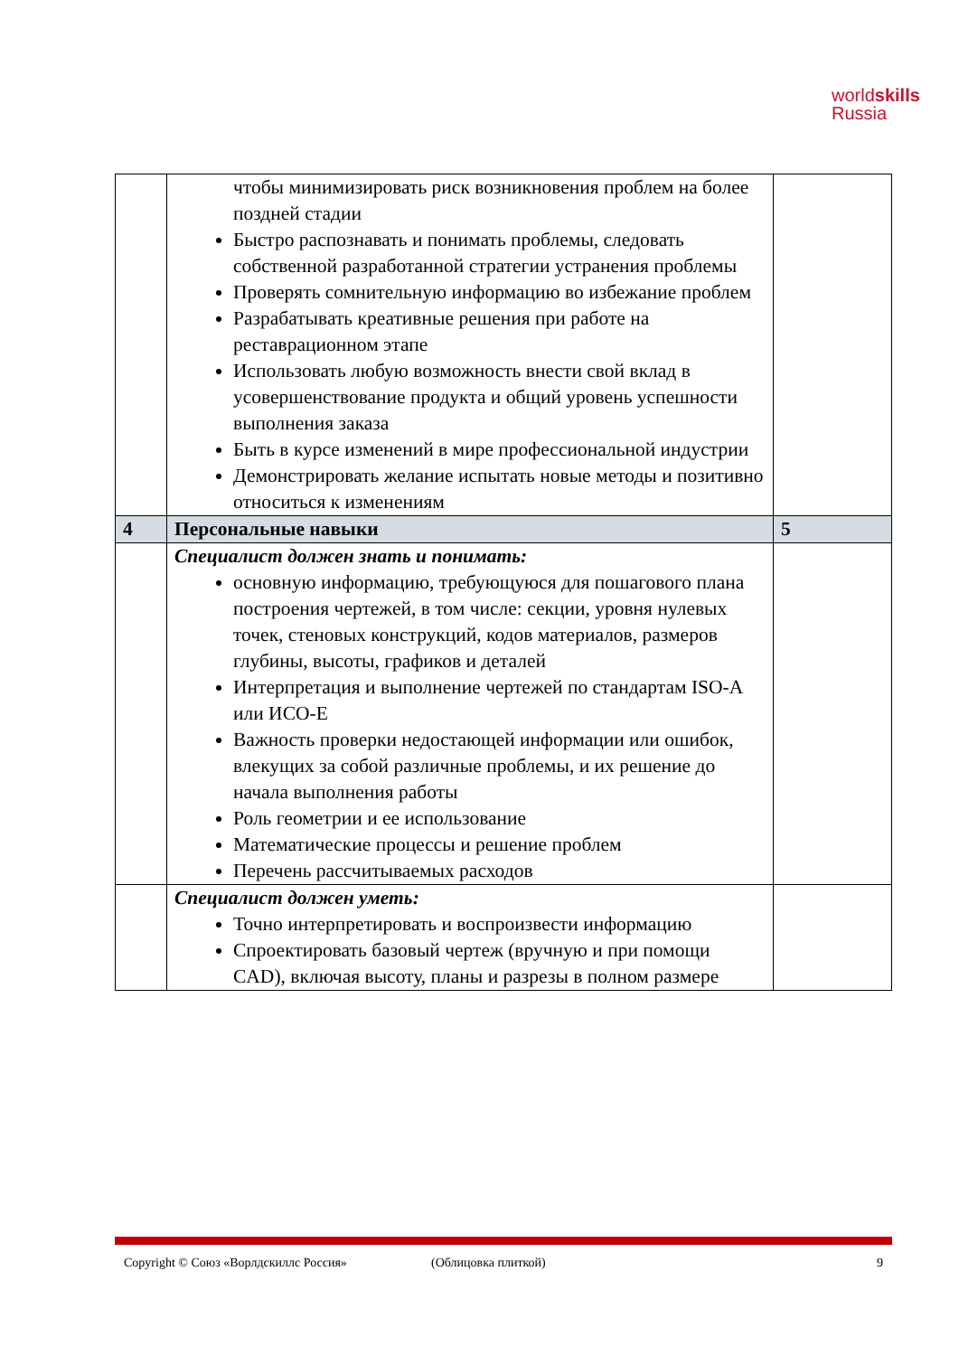worldskills
Russia
| | чтобы минимизировать риск возникновения проблем на более поздней стадии Быстро распознавать и понимать проблемы, следовать собственной разработанной стратегии устранения проблемы Проверять сомнительную информацию во избежание проблем Разрабатывать креативные решения при работе на реставрационном этапе Использовать любую возможность внести свой вклад в усовершенствование продукта и общий уровень успешности выполнения заказа Быть в курсе изменений в мире профессиональной индустрии Демонстрировать желание испытать новые методы и позитивно относиться к изменениям | |
| 4 | Персональные навыки | 5 |
| | Специалист должен знать и понимать: основную информацию, требующуюся для пошагового плана построения чертежей, в том числе: секции, уровня нулевых точек, стеновых конструкций, кодов материалов, размеров глубины, высоты, графиков и деталей Интерпретация и выполнение чертежей по стандартам ISO-A или ИСО-E Важность проверки недостающей информации или ошибок, влекущих за собой различные проблемы, и их решение до начала выполнения работы Роль геометрии и ее использование Математические процессы и решение проблем Перечень рассчитываемых расходов | |
| | Специалист должен уметь: Точно интерпретировать и воспроизвести информацию Спроектировать базовый чертеж (вручную и при помощи CAD), включая высоту, планы и разрезы в полном размере | |
Copyright © Союз «Ворлдскиллс Россия» (Облицовка плиткой) 9